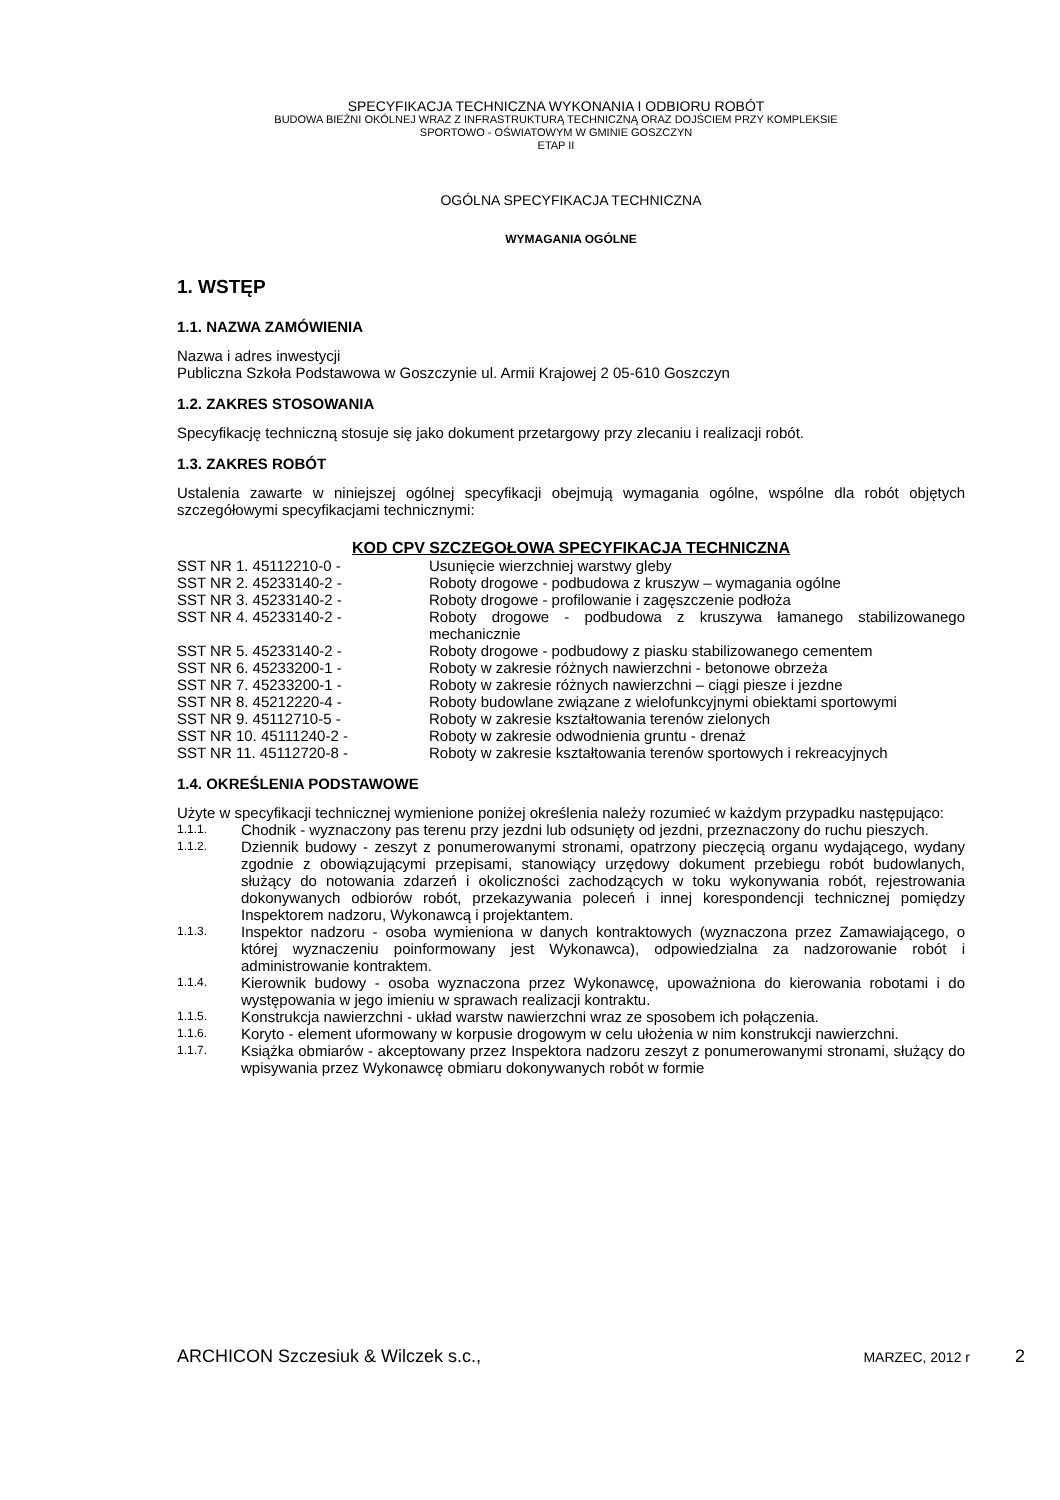SPECYFIKACJA TECHNICZNA WYKONANIA I ODBIORU ROBÓT
BUDOWA BIEŻNI OKÓLNEJ WRAZ Z INFRASTRUKTURĄ TECHNICZNĄ ORAZ DOJŚCIEM PRZY KOMPLEKSIE
SPORTOWO - OŚWIATOWYM W GMINIE GOSZCZYN
ETAP II
OGÓLNA SPECYFIKACJA TECHNICZNA
WYMAGANIA OGÓLNE
1. WSTĘP
1.1. NAZWA ZAMÓWIENIA
Nazwa i adres inwestycji
Publiczna Szkoła Podstawowa w Goszczynie ul. Armii Krajowej 2 05-610 Goszczyn
1.2. ZAKRES STOSOWANIA
Specyfikację techniczną stosuje się jako dokument przetargowy przy zlecaniu i realizacji robót.
1.3. ZAKRES ROBÓT
Ustalenia zawarte w niniejszej ogólnej specyfikacji obejmują wymagania ogólne, wspólne dla robót objętych szczegółowymi specyfikacjami technicznymi:
| KOD CPV SZCZEGOŁOWA SPECYFIKACJA TECHNICZNA | |
| --- | --- |
| SST NR 1. 45112210-0 - | Usunięcie wierzchniej warstwy gleby |
| SST NR 2. 45233140-2 - | Roboty drogowe - podbudowa z kruszyw – wymagania ogólne |
| SST NR 3. 45233140-2 - | Roboty drogowe - profilowanie i zagęszczenie podłoża |
| SST NR 4. 45233140-2 - | Roboty drogowe - podbudowa z kruszywa łamanego stabilizowanego mechanicznie |
| SST NR 5. 45233140-2 - | Roboty drogowe - podbudowy z piasku stabilizowanego cementem |
| SST NR 6. 45233200-1 - | Roboty w zakresie różnych nawierzchni - betonowe obrzeża |
| SST NR 7. 45233200-1 - | Roboty w zakresie różnych nawierzchni – ciągi piesze i jezdne |
| SST NR 8. 45212220-4 - | Roboty budowlane związane z wielofunkcyjnymi obiektami sportowymi |
| SST NR 9. 45112710-5 - | Roboty w zakresie kształtowania terenów zielonych |
| SST NR 10. 45111240-2 - | Roboty w zakresie odwodnienia gruntu - drenaż |
| SST NR 11. 45112720-8 - | Roboty w zakresie kształtowania terenów sportowych i rekreacyjnych |
1.4. OKREŚLENIA PODSTAWOWE
Użyte w specyfikacji technicznej wymienione poniżej określenia należy rozumieć w każdym przypadku następująco:
| 1.1.1. | Chodnik - wyznaczony pas terenu przy jezdni lub odsunięty od jezdni, przeznaczony do ruchu pieszych. |
| 1.1.2. | Dziennik budowy - zeszyt z ponumerowanymi stronami, opatrzony pieczęcią organu wydającego, wydany zgodnie z obowiązującymi przepisami, stanowiący urzędowy dokument przebiegu robót budowlanych, służący do notowania zdarzeń i okoliczności zachodzących w toku wykonywania robót, rejestrowania dokonywanych odbiorów robót, przekazywania poleceń i innej korespondencji technicznej pomiędzy Inspektorem nadzoru, Wykonawcą i projektantem. |
| 1.1.3. | Inspektor nadzoru - osoba wymieniona w danych kontraktowych (wyznaczona przez Zamawiającego, o której wyznaczeniu poinformowany jest Wykonawca), odpowiedzialna za nadzorowanie robót i administrowanie kontraktem. |
| 1.1.4. | Kierownik budowy - osoba wyznaczona przez Wykonawcę, upoważniona do kierowania robotami i do występowania w jego imieniu w sprawach realizacji kontraktu. |
| 1.1.5. | Konstrukcja nawierzchni - układ warstw nawierzchni wraz ze sposobem ich połączenia. |
| 1.1.6. | Koryto - element uformowany w korpusie drogowym w celu ułożenia w nim konstrukcji nawierzchni. |
| 1.1.7. | Książka obmiarów - akceptowany przez Inspektora nadzoru zeszyt z ponumerowanymi stronami, służący do wpisywania przez Wykonawcę obmiaru dokonywanych robót w formie |
ARCHICON Szczesiuk & Wilczek s.c., MARZEC, 2012 r 2